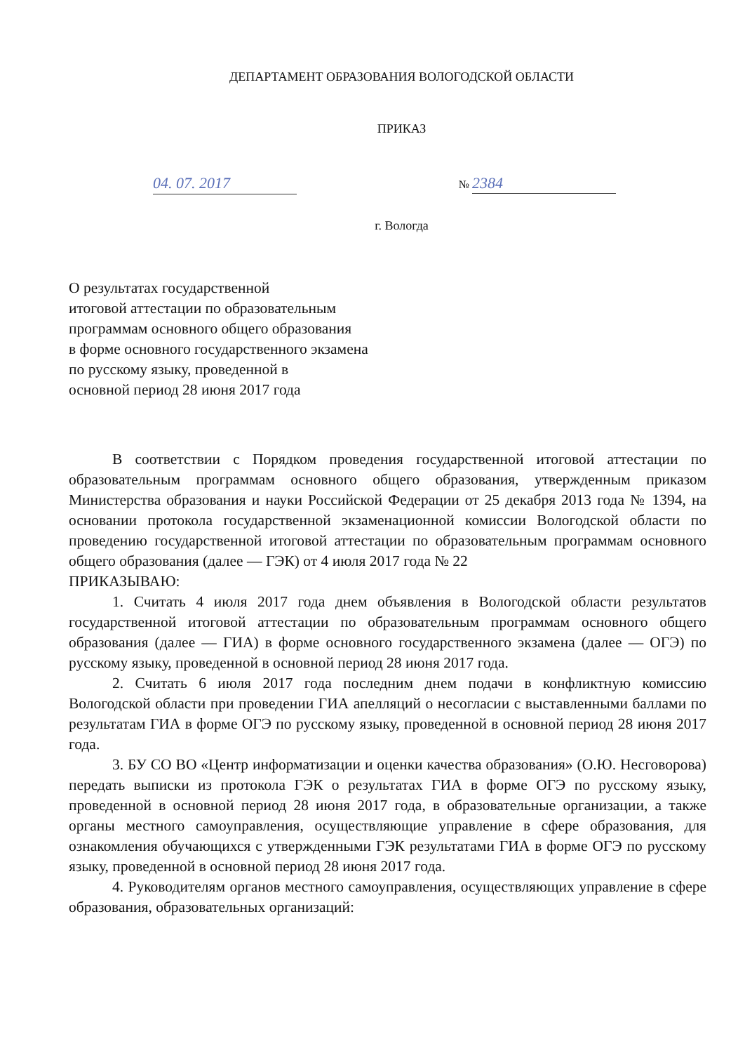ДЕПАРТАМЕНТ ОБРАЗОВАНИЯ ВОЛОГОДСКОЙ ОБЛАСТИ
ПРИКАЗ
04. 07. 2017 № 2384
г. Вологда
О результатах государственной
итоговой аттестации по образовательным
программам основного общего образования
в форме основного государственного экзамена
по русскому языку, проведенной в
основной период 28 июня 2017 года
В соответствии с Порядком проведения государственной итоговой аттестации по образовательным программам основного общего образования, утвержденным приказом Министерства образования и науки Российской Федерации от 25 декабря 2013 года № 1394, на основании протокола государственной экзаменационной комиссии Вологодской области по проведению государственной итоговой аттестации по образовательным программам основного общего образования (далее — ГЭК) от 4 июля 2017 года № 22
ПРИКАЗЫВАЮ:
1. Считать 4 июля 2017 года днем объявления в Вологодской области результатов государственной итоговой аттестации по образовательным программам основного общего образования (далее — ГИА) в форме основного государственного экзамена (далее — ОГЭ) по русскому языку, проведенной в основной период 28 июня 2017 года.
2. Считать 6 июля 2017 года последним днем подачи в конфликтную комиссию Вологодской области при проведении ГИА апелляций о несогласии с выставленными баллами по результатам ГИА в форме ОГЭ по русскому языку, проведенной в основной период 28 июня 2017 года.
3. БУ СО ВО «Центр информатизации и оценки качества образования» (О.Ю. Несговорова) передать выписки из протокола ГЭК о результатах ГИА в форме ОГЭ по русскому языку, проведенной в основной период 28 июня 2017 года, в образовательные организации, а также органы местного самоуправления, осуществляющие управление в сфере образования, для ознакомления обучающихся с утвержденными ГЭК результатами ГИА в форме ОГЭ по русскому языку, проведенной в основной период 28 июня 2017 года.
4. Руководителям органов местного самоуправления, осуществляющих управление в сфере образования, образовательных организаций: